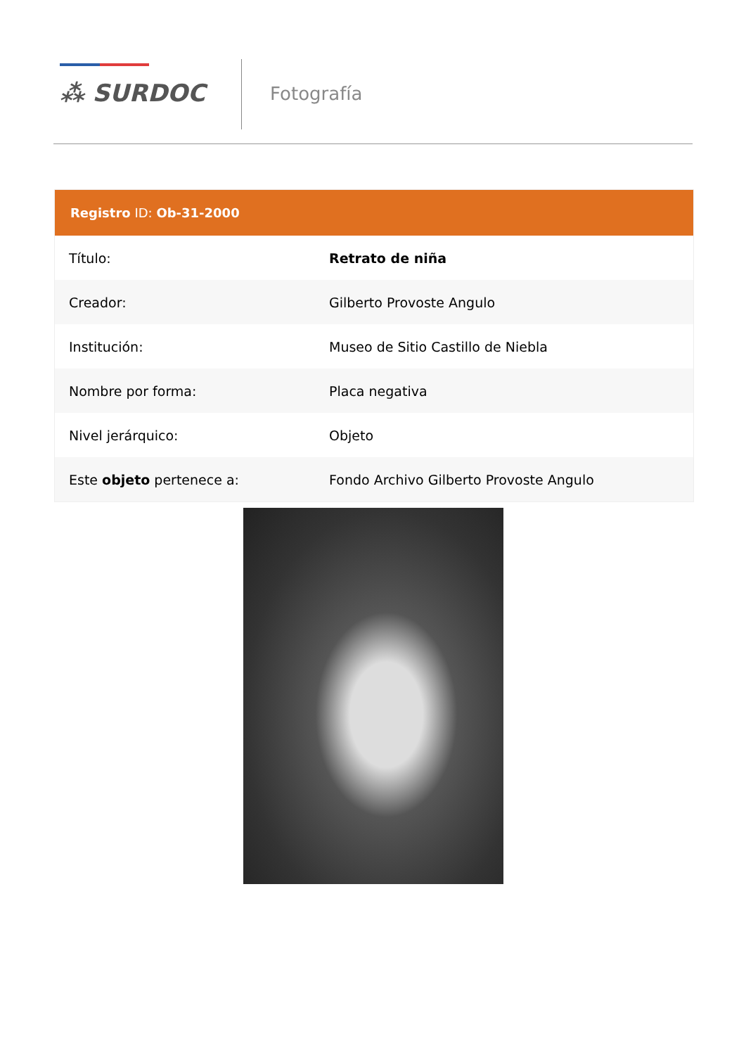⁂ SURDOC Fotografía
| Registro ID: Ob-31-2000 | |
| --- | --- |
| Título: | Retrato de niña |
| Creador: | Gilberto Provoste Angulo |
| Institución: | Museo de Sitio Castillo de Niebla |
| Nombre por forma: | Placa negativa |
| Nivel jerárquico: | Objeto |
| Este objeto pertenece a: | Fondo Archivo Gilberto Provoste Angulo |